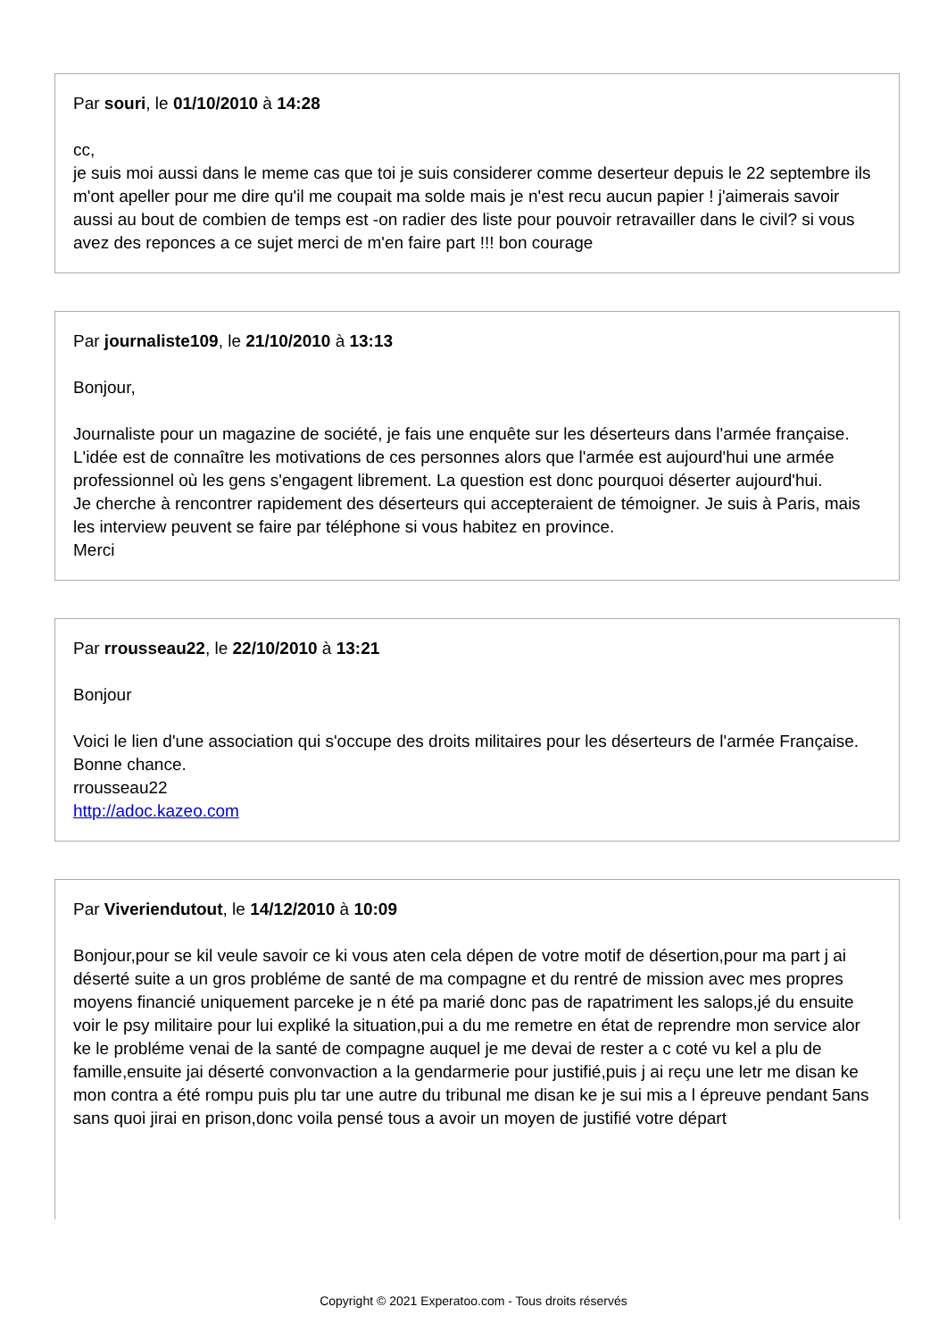Par souri, le 01/10/2010 à 14:28
cc,
je suis moi aussi dans le meme cas que toi je suis considerer comme deserteur depuis le 22 septembre ils m'ont apeller pour me dire qu'il me coupait ma solde mais je n'est recu aucun papier ! j'aimerais savoir aussi au bout de combien de temps est -on radier des liste pour pouvoir retravailler dans le civil? si vous avez des reponces a ce sujet merci de m'en faire part !!! bon courage
Par journaliste109, le 21/10/2010 à 13:13
Bonjour,
Journaliste pour un magazine de société, je fais une enquête sur les déserteurs dans l'armée française. L'idée est de connaître les motivations de ces personnes alors que l'armée est aujourd'hui une armée professionnel où les gens s'engagent librement. La question est donc pourquoi déserter aujourd'hui.
Je cherche à rencontrer rapidement des déserteurs qui accepteraient de témoigner. Je suis à Paris, mais les interview peuvent se faire par téléphone si vous habitez en province.
Merci
Par rrousseau22, le 22/10/2010 à 13:21
Bonjour
Voici le lien d'une association qui s'occupe des droits militaires pour les déserteurs de l'armée Française.
Bonne chance.
rrousseau22
http://adoc.kazeo.com
Par Viveriendutout, le 14/12/2010 à 10:09
Bonjour,pour se kil veule savoir ce ki vous aten cela dépen de votre motif de désertion,pour ma part j ai déserté suite a un gros probléme de santé de ma compagne et du rentré de mission avec mes propres moyens financié uniquement parceke je n été pa marié donc pas de rapatriment les salops,jé du ensuite voir le psy militaire pour lui expliké la situation,pui a du me remetre en état de reprendre mon service alor ke le probléme venai de la santé de compagne auquel je me devai de rester a c coté vu kel a plu de famille,ensuite jai déserté convonvaction a la gendarmerie pour justifié,puis j ai reçu une letr me disan ke mon contra a été rompu puis plu tar une autre du tribunal me disan ke je sui mis a l épreuve pendant 5ans sans quoi jirai en prison,donc voila pensé tous a avoir un moyen de justifié votre départ
Copyright © 2021 Experatoo.com - Tous droits réservés